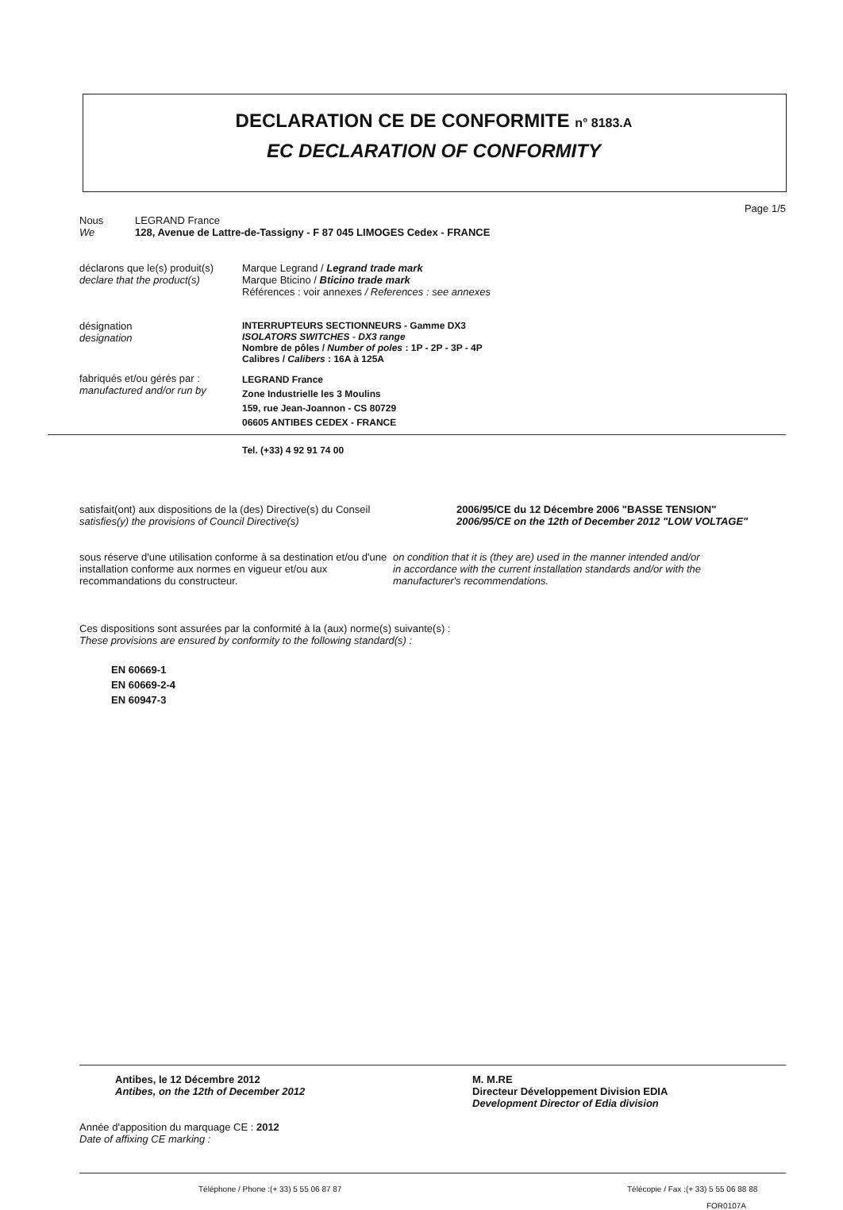DECLARATION CE DE CONFORMITE n° 8183.A
EC DECLARATION OF CONFORMITY
Page 1/5
Nous
We
LEGRAND France
128, Avenue de Lattre-de-Tassigny - F 87 045 LIMOGES Cedex - FRANCE
déclarons que le(s) produit(s)
declare that the product(s)
Marque Legrand / Legrand trade mark
Marque Bticino / Bticino trade mark
Références : voir annexes / References : see annexes
désignation
designation
INTERRUPTEURS SECTIONNEURS - Gamme DX3
ISOLATORS SWITCHES - DX3 range
Nombre de pôles / Number of poles : 1P - 2P - 3P - 4P
Calibres / Calibers : 16A à 125A
fabriqués et/ou gérés par :
manufactured and/or run by
LEGRAND France
Zone Industrielle les 3 Moulins
159, rue Jean-Joannon - CS 80729
06605 ANTIBES CEDEX - FRANCE
Tel. (+33) 4 92 91 74 00
satisfait(ont) aux dispositions de la (des) Directive(s) du Conseil
satisfies(y) the provisions of Council Directive(s)
2006/95/CE du 12 Décembre 2006 "BASSE TENSION"
2006/95/CE on the 12th of December 2012 "LOW VOLTAGE"
sous réserve d'une utilisation conforme à sa destination et/ou d'une installation conforme aux normes en vigueur et/ou aux recommandations du constructeur.
on condition that it is (they are) used in the manner intended and/or in accordance with the current installation standards and/or with the manufacturer's recommendations.
Ces dispositions sont assurées par la conformité à la (aux) norme(s) suivante(s) :
These provisions are ensured by conformity to the following standard(s) :
EN 60669-1
EN 60669-2-4
EN 60947-3
Antibes, le 12 Décembre 2012
Antibes, on the 12th of December 2012
M. M.RE
Directeur Développement Division EDIA
Development Director of Edia division
Année d'apposition du marquage CE : 2012
Date of affixing CE marking :
Téléphone / Phone :(+ 33) 5 55 06 87 87 Télécopie / Fax :(+ 33) 5 55 06 88 88
FOR0107A